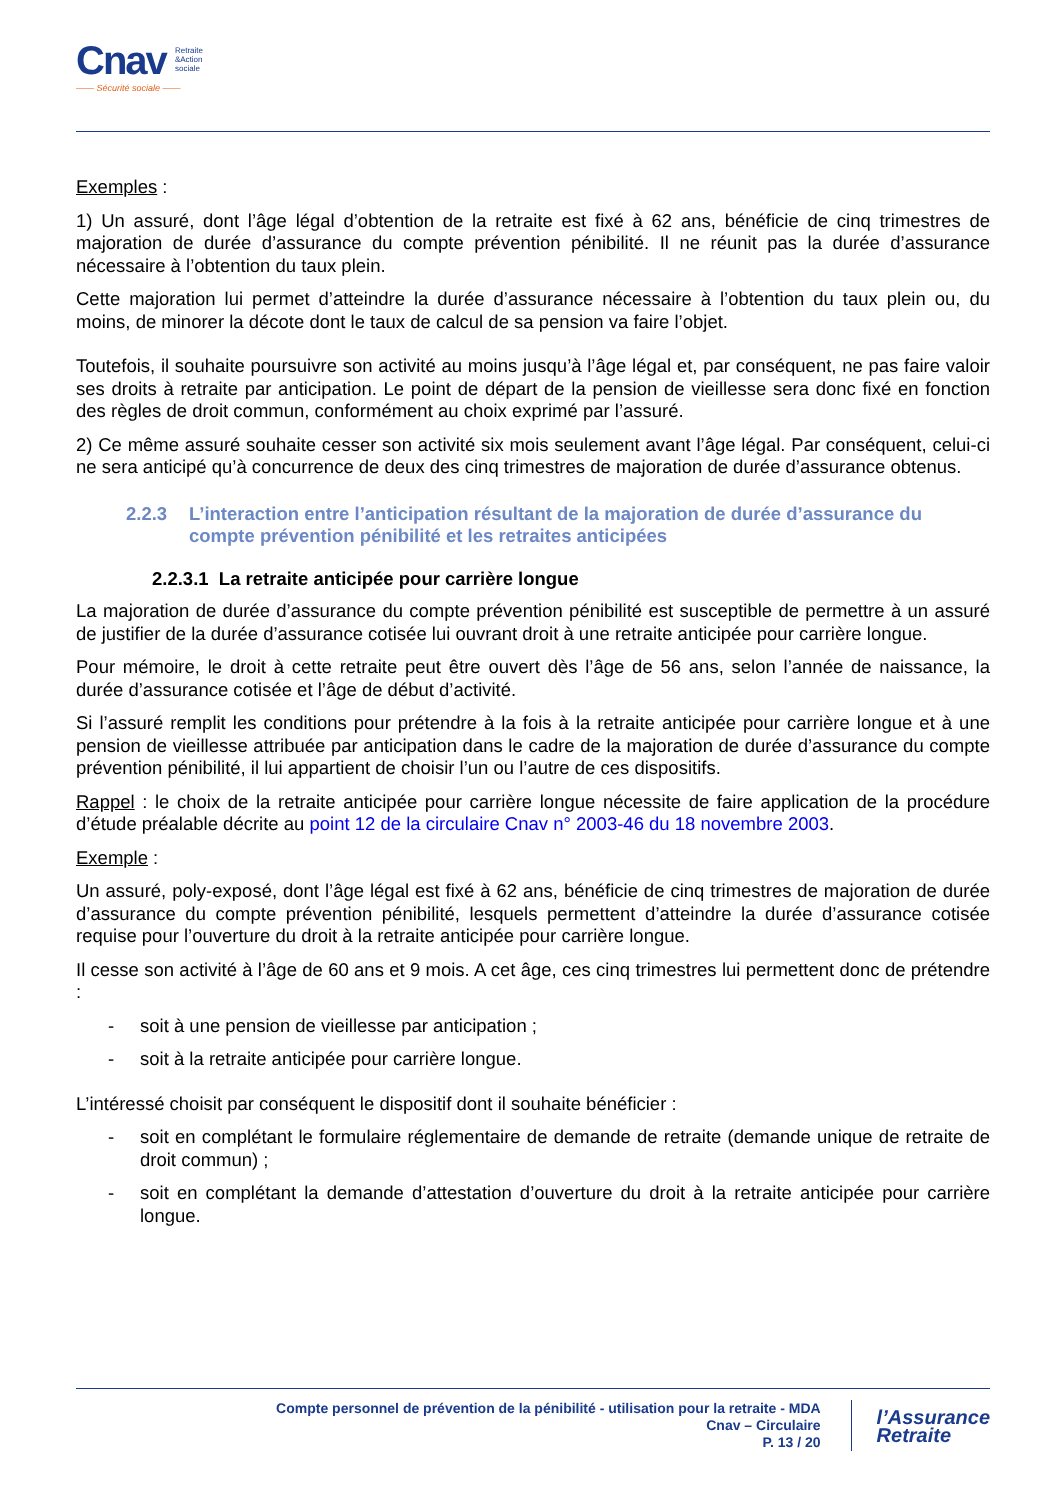Cnav Retraite
&Action
sociale
—— Sécurité sociale ——
Exemples :
1) Un assuré, dont l’âge légal d’obtention de la retraite est fixé à 62 ans, bénéficie de cinq trimestres de majoration de durée d’assurance du compte prévention pénibilité. Il ne réunit pas la durée d’assurance nécessaire à l’obtention du taux plein.
Cette majoration lui permet d’atteindre la durée d’assurance nécessaire à l’obtention du taux plein ou, du moins, de minorer la décote dont le taux de calcul de sa pension va faire l’objet.
Toutefois, il souhaite poursuivre son activité au moins jusqu’à l’âge légal et, par conséquent, ne pas faire valoir ses droits à retraite par anticipation. Le point de départ de la pension de vieillesse sera donc fixé en fonction des règles de droit commun, conformément au choix exprimé par l’assuré.
2) Ce même assuré souhaite cesser son activité six mois seulement avant l’âge légal. Par conséquent, celui-ci ne sera anticipé qu’à concurrence de deux des cinq trimestres de majoration de durée d’assurance obtenus.
2.2.3 L’interaction entre l’anticipation résultant de la majoration de durée d’assurance du compte prévention pénibilité et les retraites anticipées
2.2.3.1 La retraite anticipée pour carrière longue
La majoration de durée d’assurance du compte prévention pénibilité est susceptible de permettre à un assuré de justifier de la durée d’assurance cotisée lui ouvrant droit à une retraite anticipée pour carrière longue.
Pour mémoire, le droit à cette retraite peut être ouvert dès l’âge de 56 ans, selon l’année de naissance, la durée d’assurance cotisée et l’âge de début d’activité.
Si l’assuré remplit les conditions pour prétendre à la fois à la retraite anticipée pour carrière longue et à une pension de vieillesse attribuée par anticipation dans le cadre de la majoration de durée d’assurance du compte prévention pénibilité, il lui appartient de choisir l’un ou l’autre de ces dispositifs.
Rappel : le choix de la retraite anticipée pour carrière longue nécessite de faire application de la procédure d’étude préalable décrite au point 12 de la circulaire Cnav n° 2003-46 du 18 novembre 2003.
Exemple :
Un assuré, poly-exposé, dont l’âge légal est fixé à 62 ans, bénéficie de cinq trimestres de majoration de durée d’assurance du compte prévention pénibilité, lesquels permettent d’atteindre la durée d’assurance cotisée requise pour l’ouverture du droit à la retraite anticipée pour carrière longue.
Il cesse son activité à l’âge de 60 ans et 9 mois. A cet âge, ces cinq trimestres lui permettent donc de prétendre :
- soit à une pension de vieillesse par anticipation ;
- soit à la retraite anticipée pour carrière longue.
L’intéressé choisit par conséquent le dispositif dont il souhaite bénéficier :
- soit en complétant le formulaire réglementaire de demande de retraite (demande unique de retraite de droit commun) ;
- soit en complétant la demande d’attestation d’ouverture du droit à la retraite anticipée pour carrière longue.
Compte personnel de prévention de la pénibilité - utilisation pour la retraite - MDA
Cnav – Circulaire
P. 13 / 20
l’Assurance
Retraite